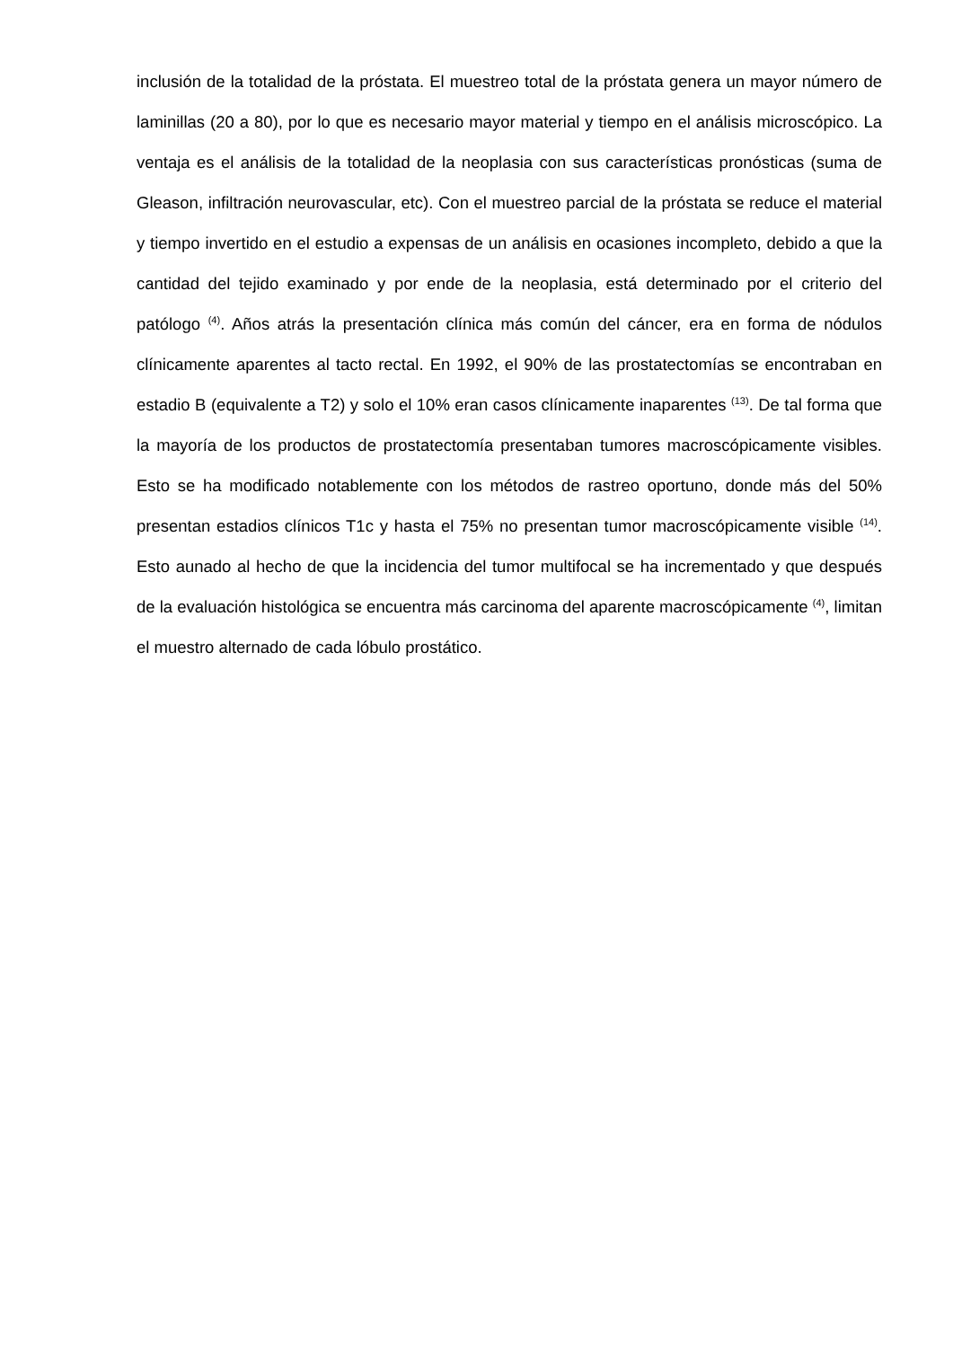inclusión de la totalidad de la próstata. El muestreo total de la próstata genera un mayor número de laminillas (20 a 80), por lo que es necesario mayor material y tiempo en el análisis microscópico. La ventaja es el análisis de la totalidad de la neoplasia con sus características pronósticas (suma de Gleason, infiltración neurovascular, etc). Con el muestreo parcial de la próstata se reduce el material y tiempo invertido en el estudio a expensas de un análisis en ocasiones incompleto, debido a que la cantidad del tejido examinado y por ende de la neoplasia, está determinado por el criterio del patólogo <sup>(4)</sup>. Años atrás la presentación clínica más común del cáncer, era en forma de nódulos clínicamente aparentes al tacto rectal. En 1992, el 90% de las prostatectomías se encontraban en estadio B (equivalente a T2) y solo el 10% eran casos clínicamente inaparentes <sup>(13)</sup>. De tal forma que la mayoría de los productos de prostatectomía presentaban tumores macroscópicamente visibles. Esto se ha modificado notablemente con los métodos de rastreo oportuno, donde más del 50% presentan estadios clínicos T1c y hasta el 75% no presentan tumor macroscópicamente visible <sup>(14)</sup>. Esto aunado al hecho de que la incidencia del tumor multifocal se ha incrementado y que después de la evaluación histológica se encuentra más carcinoma del aparente macroscópicamente <sup>(4)</sup>, limitan el muestro alternado de cada lóbulo prostático.